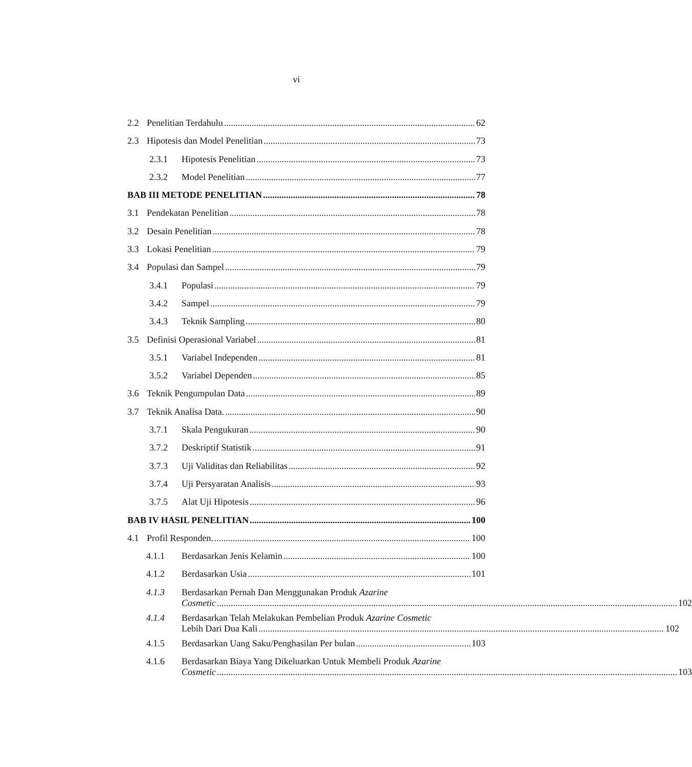vi
2.2 Penelitian Terdahulu 62
2.3 Hipotesis dan Model Penelitian 73
2.3.1 Hipotesis Penelitian 73
2.3.2 Model Penelitian 77
BAB III METODE PENELITIAN 78
3.1 Pendekatan Penelitian 78
3.2 Desain Penelitian 78
3.3 Lokasi Penelitian 79
3.4 Populasi dan Sampel 79
3.4.1 Populasi 79
3.4.2 Sampel 79
3.4.3 Teknik Sampling 80
3.5 Definisi Operasional Variabel 81
3.5.1 Variabel Independen 81
3.5.2 Variabel Dependen 85
3.6 Teknik Pengumpulan Data 89
3.7 Teknik Analisa Data. 90
3.7.1 Skala Pengukuran 90
3.7.2 Deskriptif Statistik 91
3.7.3 Uji Validitas dan Reliabilitas 92
3.7.4 Uji Persyaratan Analisis 93
3.7.5 Alat Uji Hipotesis 96
BAB IV HASIL PENELITIAN 100
4.1 Profil Responden. 100
4.1.1 Berdasarkan Jenis Kelamin 100
4.1.2 Berdasarkan Usia 101
4.1.3 Berdasarkan Pernah Dan Menggunakan Produk Azarine
Cosmetic 102
4.1.4 Berdasarkan Telah Melakukan Pembelian Produk Azarine Cosmetic
Lebih Dari Dua Kali 102
4.1.5 Berdasarkan Uang Saku/Penghasilan Per bulan 103
4.1.6 Berdasarkan Biaya Yang Dikeluarkan Untuk Membeli Produk Azarine
Cosmetic 103